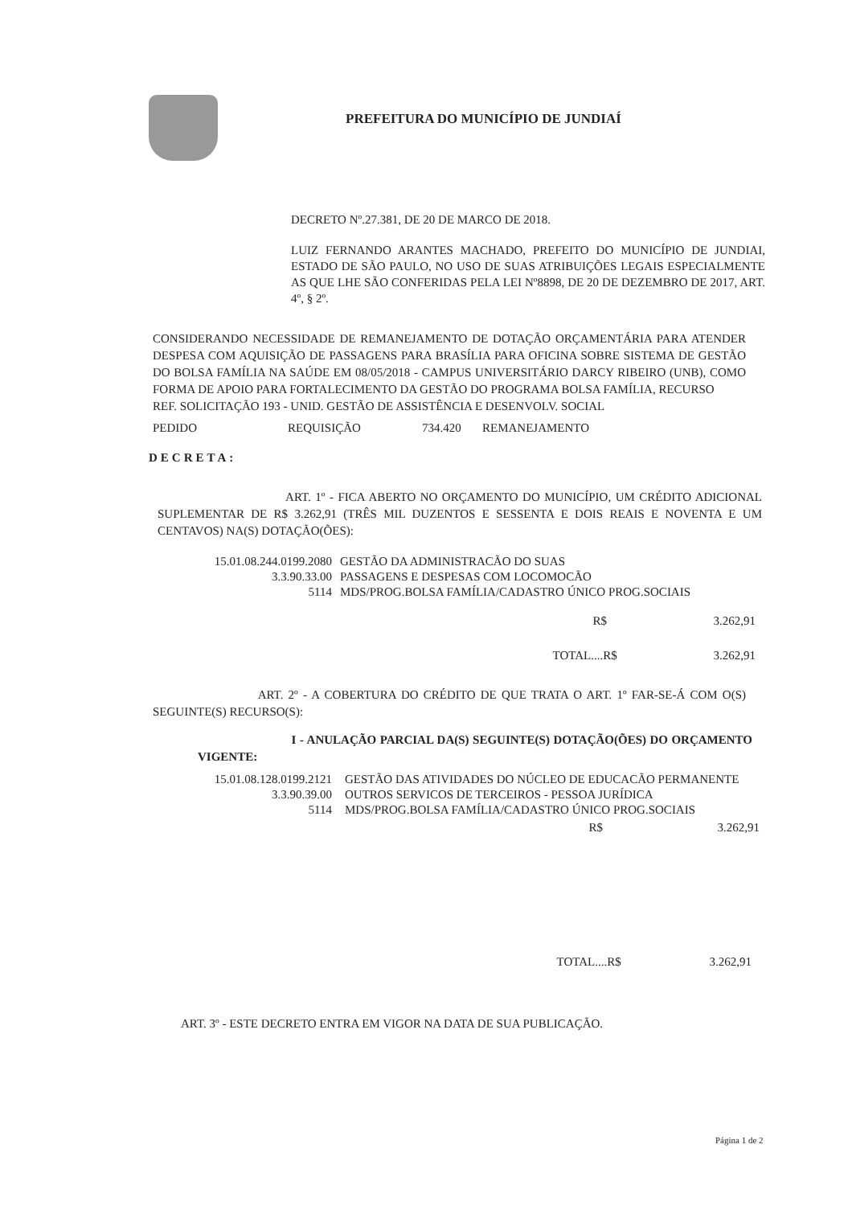PREFEITURA DO MUNICÍPIO DE JUNDIAÍ
DECRETO Nº.27.381, DE 20 DE MARCO DE 2018.
LUIZ FERNANDO ARANTES MACHADO, PREFEITO DO MUNICÍPIO DE JUNDIAI, ESTADO DE SÃO PAULO, NO USO DE SUAS ATRIBUIÇÕES LEGAIS ESPECIALMENTE AS QUE LHE SÃO CONFERIDAS PELA LEI Nº8898, DE 20 DE DEZEMBRO DE 2017, ART. 4º, § 2º.
CONSIDERANDO NECESSIDADE DE REMANEJAMENTO DE DOTAÇÃO ORÇAMENTÁRIA PARA ATENDER DESPESA COM AQUISIÇÃO DE PASSAGENS PARA BRASÍLIA PARA OFICINA SOBRE SISTEMA DE GESTÃO DO BOLSA FAMÍLIA NA SAÚDE EM 08/05/2018 - CAMPUS UNIVERSITÁRIO DARCY RIBEIRO (UNB), COMO FORMA DE APOIO PARA FORTALECIMENTO DA GESTÃO DO PROGRAMA BOLSA FAMÍLIA, RECURSO
REF. SOLICITAÇÃO 193 - UNID. GESTÃO DE ASSISTÊNCIA E DESENVOLV. SOCIAL
PEDIDO REQUISIÇÃO 734.420 REMANEJAMENTO
DECRETA:
ART. 1º - FICA ABERTO NO ORÇAMENTO DO MUNICÍPIO, UM CRÉDITO ADICIONAL SUPLEMENTAR DE R$ 3.262,91 (TRÊS MIL DUZENTOS E SESSENTA E DOIS REAIS E NOVENTA E UM CENTAVOS) NA(S) DOTAÇÃO(ÕES):
15.01.08.244.0199.2080 GESTÃO DA ADMINISTRACÃO DO SUAS
3.3.90.33.00 PASSAGENS E DESPESAS COM LOCOMOCÃO
5114 MDS/PROG.BOLSA FAMÍLIA/CADASTRO ÚNICO PROG.SOCIAIS
R$ 3.262,91
TOTAL....R$ 3.262,91
ART. 2º - A COBERTURA DO CRÉDITO DE QUE TRATA O ART. 1º FAR-SE-Á COM O(S) SEGUINTE(S) RECURSO(S):
I - ANULAÇÃO PARCIAL DA(S) SEGUINTE(S) DOTAÇÃO(ÕES) DO ORÇAMENTO VIGENTE:
15.01.08.128.0199.2121 GESTÃO DAS ATIVIDADES DO NÚCLEO DE EDUCACÃO PERMANENTE
3.3.90.39.00 OUTROS SERVICOS DE TERCEIROS - PESSOA JURÍDICA
5114 MDS/PROG.BOLSA FAMÍLIA/CADASTRO ÚNICO PROG.SOCIAIS
R$ 3.262,91
TOTAL....R$ 3.262,91
ART. 3º - ESTE DECRETO ENTRA EM VIGOR NA DATA DE SUA PUBLICAÇÃO.
Página 1 de 2